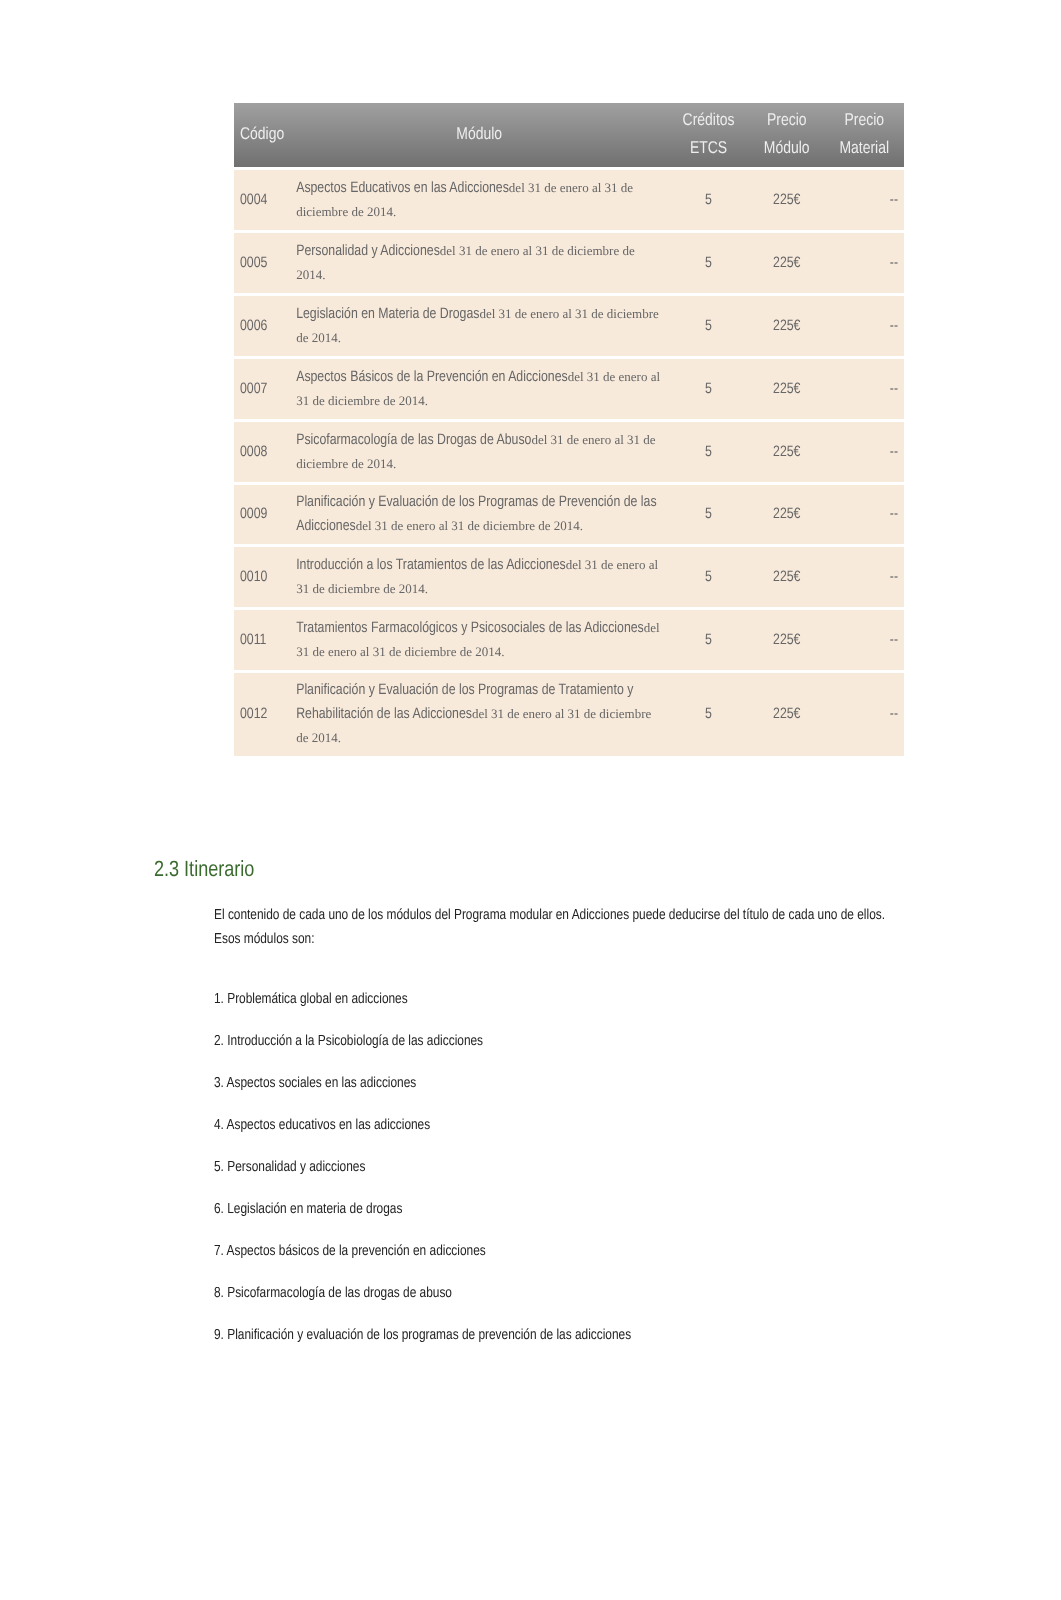| Código | Módulo | Créditos ETCS | Precio Módulo | Precio Material |
| --- | --- | --- | --- | --- |
| 0004 | Aspectos Educativos en las Adicciones del 31 de enero al 31 de diciembre de 2014. | 5 | 225€ | -- |
| 0005 | Personalidad y Adicciones del 31 de enero al 31 de diciembre de 2014. | 5 | 225€ | -- |
| 0006 | Legislación en Materia de Drogas del 31 de enero al 31 de diciembre de 2014. | 5 | 225€ | -- |
| 0007 | Aspectos Básicos de la Prevención en Adicciones del 31 de enero al 31 de diciembre de 2014. | 5 | 225€ | -- |
| 0008 | Psicofarmacología de las Drogas de Abuso del 31 de enero al 31 de diciembre de 2014. | 5 | 225€ | -- |
| 0009 | Planificación y Evaluación de los Programas de Prevención de las Adicciones del 31 de enero al 31 de diciembre de 2014. | 5 | 225€ | -- |
| 0010 | Introducción a los Tratamientos de las Adicciones del 31 de enero al 31 de diciembre de 2014. | 5 | 225€ | -- |
| 0011 | Tratamientos Farmacológicos y Psicosociales de las Adicciones del 31 de enero al 31 de diciembre de 2014. | 5 | 225€ | -- |
| 0012 | Planificación y Evaluación de los Programas de Tratamiento y Rehabilitación de las Adicciones del 31 de enero al 31 de diciembre de 2014. | 5 | 225€ | -- |
2.3 Itinerario
El contenido de cada uno de los módulos del Programa modular en Adicciones puede deducirse del título de cada uno de ellos. Esos módulos son:
1. Problemática global en adicciones
2. Introducción a la Psicobiología de las adicciones
3. Aspectos sociales en las adicciones
4. Aspectos educativos en las adicciones
5. Personalidad y adicciones
6. Legislación en materia de drogas
7. Aspectos básicos de la prevención en adicciones
8. Psicofarmacología de las drogas de abuso
9. Planificación y evaluación de los programas de prevención de las adicciones